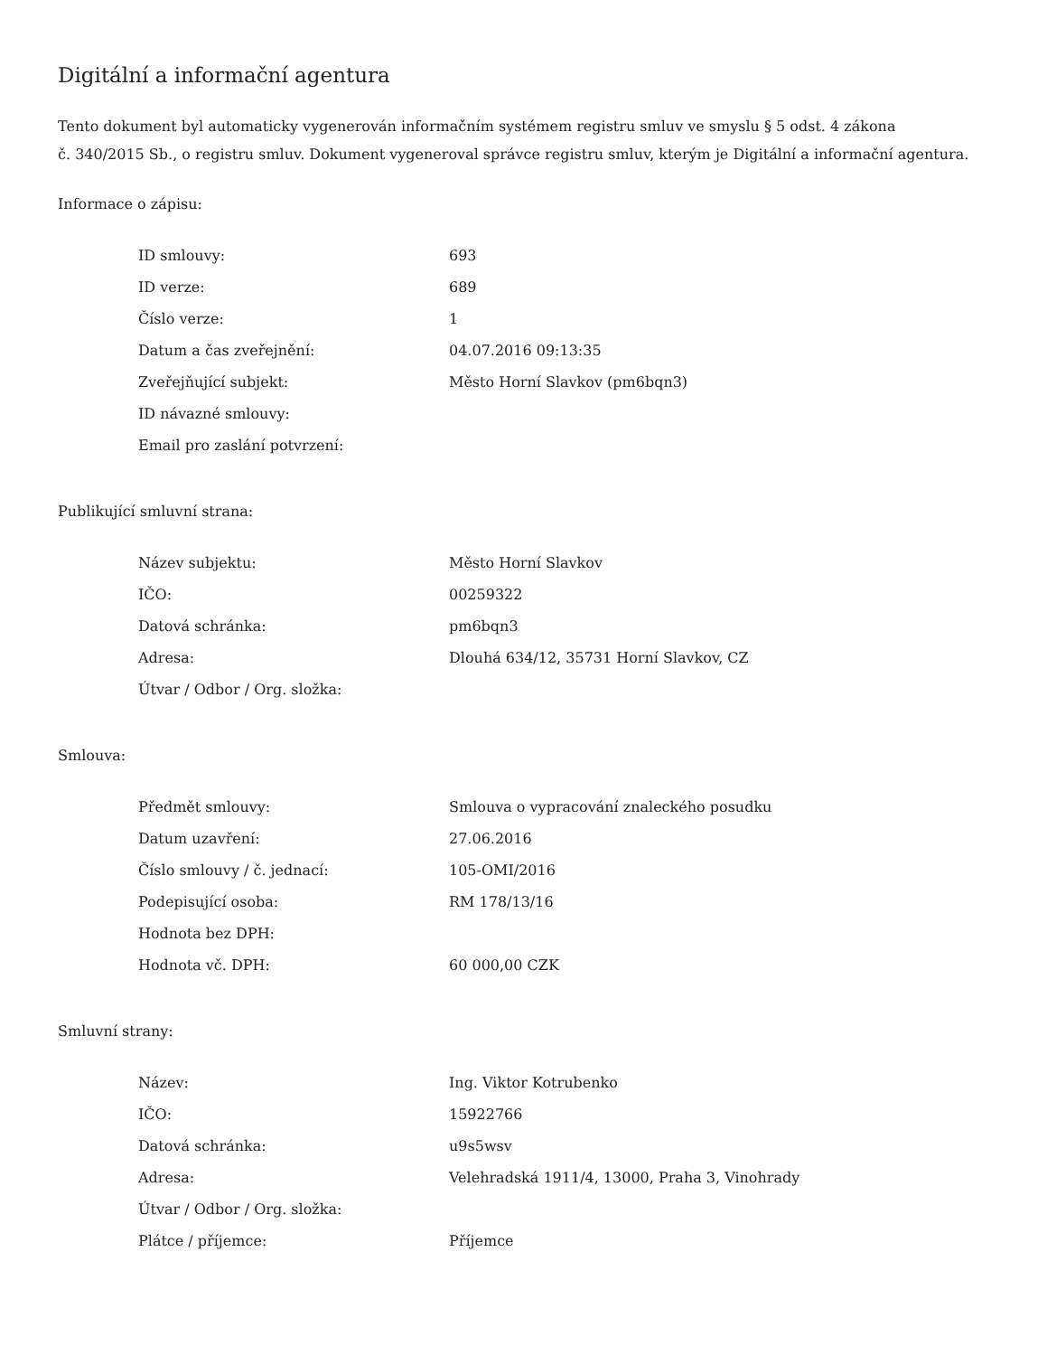Digitální a informační agentura
Tento dokument byl automaticky vygenerován informačním systémem registru smluv ve smyslu § 5 odst. 4 zákona
č. 340/2015 Sb., o registru smluv. Dokument vygeneroval správce registru smluv, kterým je Digitální a informační agentura.
Informace o zápisu:
| ID smlouvy: | 693 |
| ID verze: | 689 |
| Číslo verze: | 1 |
| Datum a čas zveřejnění: | 04.07.2016 09:13:35 |
| Zveřejňující subjekt: | Město Horní Slavkov (pm6bqn3) |
| ID návazné smlouvy: | |
| Email pro zaslání potvrzení: | |
Publikující smluvní strana:
| Název subjektu: | Město Horní Slavkov |
| IČO: | 00259322 |
| Datová schránka: | pm6bqn3 |
| Adresa: | Dlouhá 634/12, 35731 Horní Slavkov, CZ |
| Útvar / Odbor / Org. složka: | |
Smlouva:
| Předmět smlouvy: | Smlouva o vypracování znaleckého posudku |
| Datum uzavření: | 27.06.2016 |
| Číslo smlouvy / č. jednací: | 105-OMI/2016 |
| Podepisující osoba: | RM 178/13/16 |
| Hodnota bez DPH: | |
| Hodnota vč. DPH: | 60 000,00 CZK |
Smluvní strany:
| Název: | Ing. Viktor Kotrubenko |
| IČO: | 15922766 |
| Datová schránka: | u9s5wsv |
| Adresa: | Velehradská 1911/4, 13000, Praha 3, Vinohrady |
| Útvar / Odbor / Org. složka: | |
| Plátce / příjemce: | Příjemce |